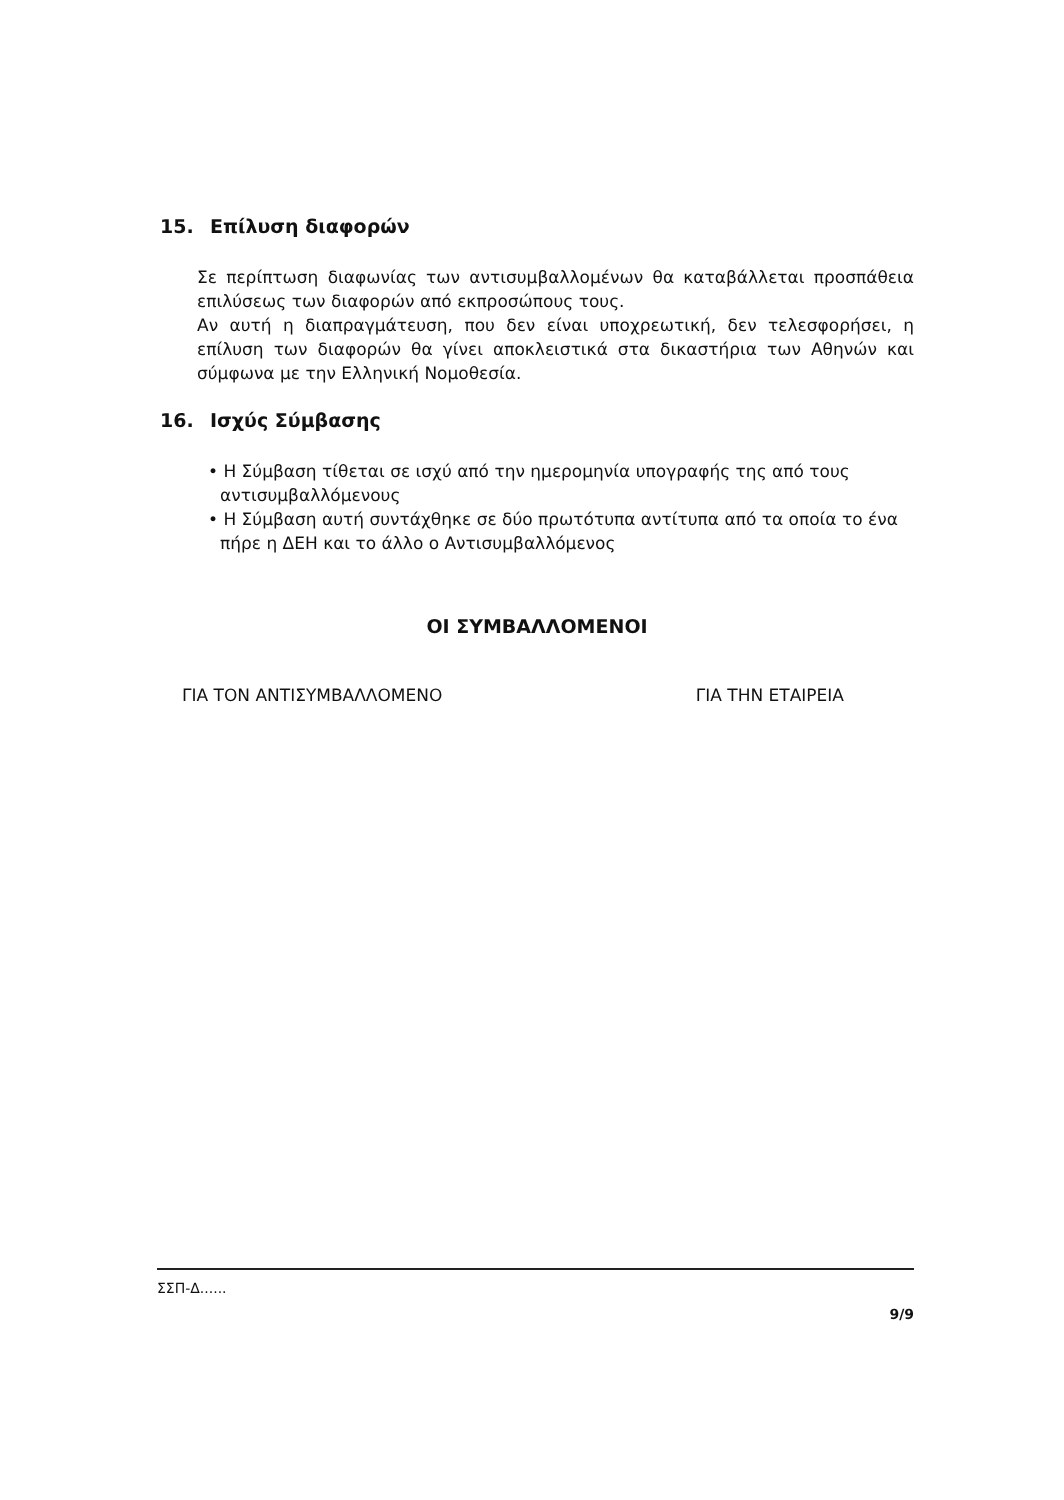15. Επίλυση διαφορών
Σε περίπτωση διαφωνίας των αντισυμβαλλομένων θα καταβάλλεται προσπάθεια επιλύσεως των διαφορών από εκπροσώπους τους.
Αν αυτή η διαπραγμάτευση, που δεν είναι υποχρεωτική, δεν τελεσφορήσει, η επίλυση των διαφορών θα γίνει αποκλειστικά στα δικαστήρια των Αθηνών και σύμφωνα με την Ελληνική Νομοθεσία.
16. Ισχύς Σύμβασης
• Η Σύμβαση τίθεται σε ισχύ από την ημερομηνία υπογραφής της από τους αντισυμβαλλόμενους
• Η Σύμβαση αυτή συντάχθηκε σε δύο πρωτότυπα αντίτυπα από τα οποία το ένα πήρε η ΔΕΗ και το άλλο ο Αντισυμβαλλόμενος
ΟΙ ΣΥΜΒΑΛΛΟΜΕΝΟΙ
ΓΙΑ ΤΟΝ ΑΝΤΙΣΥΜΒΑΛΛΟΜΕΝΟ ΓΙΑ ΤΗΝ ΕΤΑΙΡΕΙΑ
ΣΣΠ-Δ......
9/9